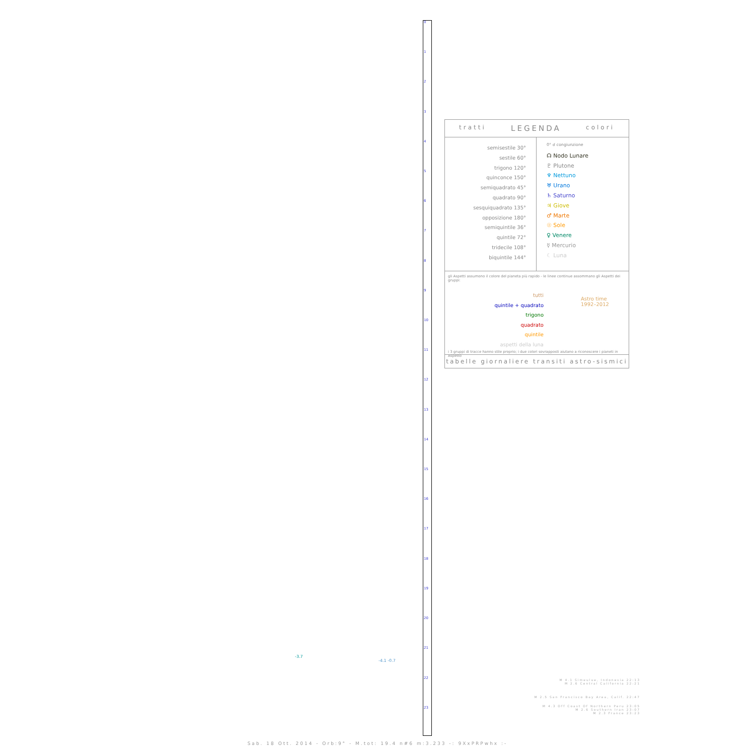0
1
2
3
4
5
6
7
8
9
10
11
12
13
14
15
16
17
18
19
20
21
22
23
tratti LEGENDA colori
semisestile 30°
sestile 60°
trigono 120°
quinconce 150°
semiquadrato 45°
quadrato 90°
sesquiquadrato 135°
opposizione 180°
semiquintile 36°
quintile 72°
tridecile 108°
biquintile 144°
0° ☌ congiunzione
☊ Nodo Lunare
♇ Plutone
♆ Nettuno
♅ Urano
♄ Saturno
♃ Giove
♂ Marte
☉ Sole
♀ Venere
☿ Mercurio
☾ Luna
gli Aspetti assumono il colore del pianeta più rapido - le linee continue assommano gli Aspetti dei gruppi:
tutti
quintile + quadrato
trigono
quadrato
quintile
aspetti della luna
Astro time
1992–2012
i 3 gruppi di tracce hanno stile proprio; i due colori sovrapposti aiutano a riconoscere i pianeti in Aspetto
tabelle giornaliere transiti astro-sismici
M 4.1 Simeulue, Indonesia 22:13
M 2.6 Central California 22:21
M 2.5 San Francisco Bay Area, Calif. 22:47
M 4.3 Off Coast Of Northern Peru 23:05
M 2.6 Southern Iran 23:07
M 2.3 France 23:23
-3.7
-4.1 -0.7
Sab. 18 Ott. 2014 - Orb:9° - M.tot: 19.4 n#6 m:3.233 -: 9XxPRPwhx :-